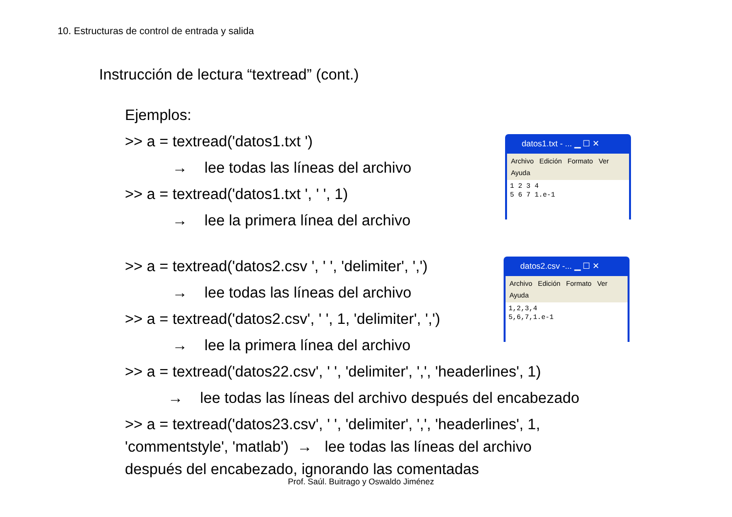10. Estructuras de control de entrada y salida
Instrucción de lectura “textread” (cont.)
Ejemplos:
>> a = textread('datos1.txt ')
→ lee todas las líneas del archivo
>> a = textread('datos1.txt ', ' ', 1)
→ lee la primera línea del archivo
>> a = textread('datos2.csv ', ' ', 'delimiter', ',')
→ lee todas las líneas del archivo
>> a = textread('datos2.csv', ' ', 1, 'delimiter', ',')
→ lee la primera línea del archivo
>> a = textread('datos22.csv', ' ', 'delimiter', ',', 'headerlines', 1)
→ lee todas las líneas del archivo después del encabezado
>> a = textread('datos23.csv', ' ', 'delimiter', ',', 'headerlines', 1,
'commentstyle', 'matlab') → lee todas las líneas del archivo
después del encabezado, ignorando las comentadas
datos1.txt - ... ▁ ☐ ✕
Archivo Edición Formato Ver
Ayuda
1 2 3 4
5 6 7 1.e-1
datos2.csv -... ▁ ☐ ✕
Archivo Edición Formato Ver
Ayuda
1,2,3,4
5,6,7,1.e-1
Prof. Saúl. Buitrago y Oswaldo Jiménez